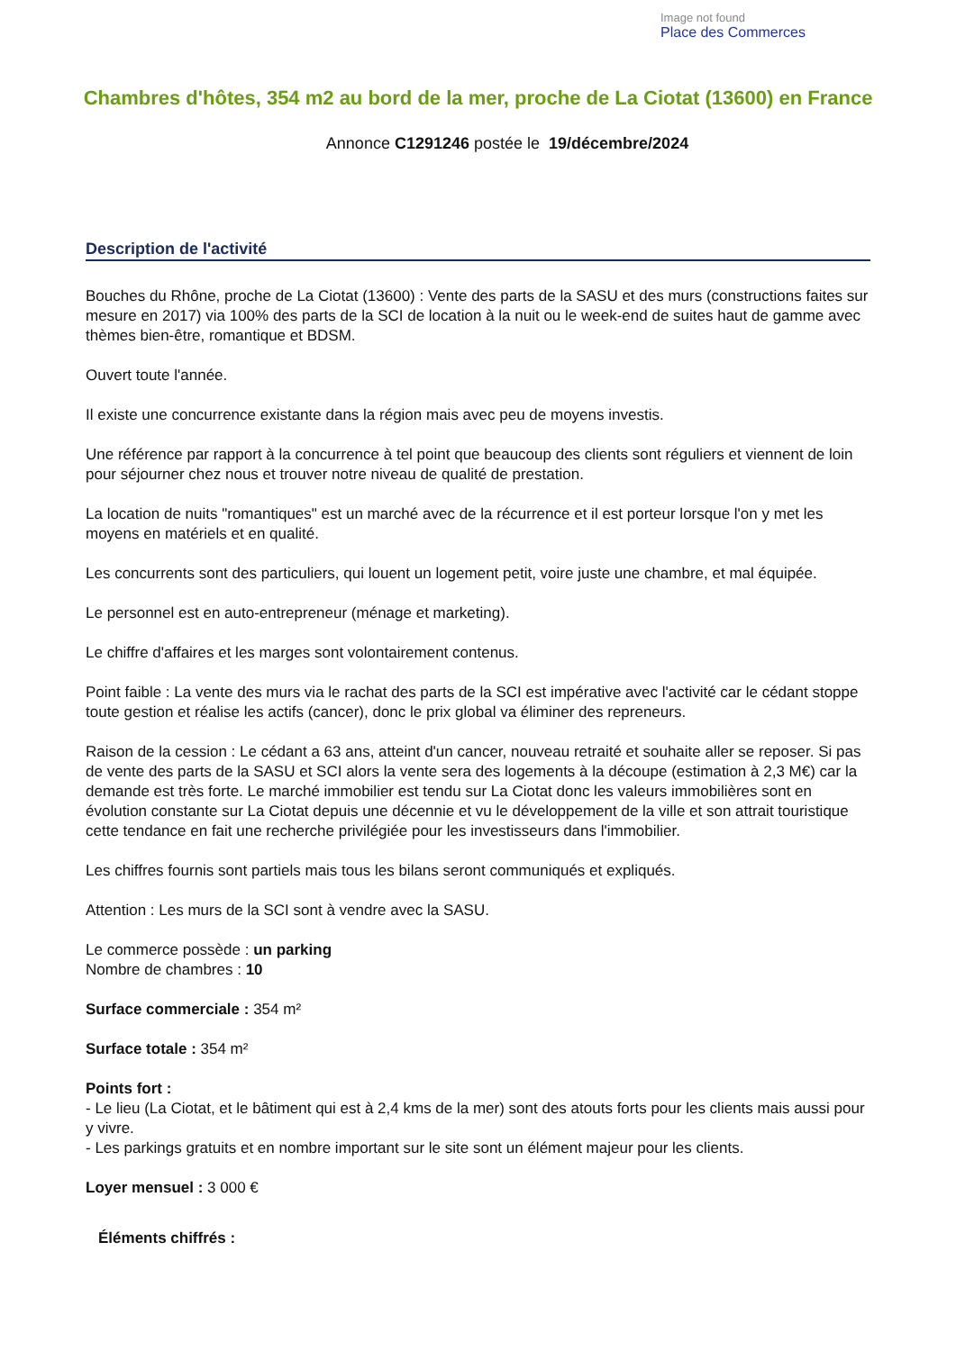Image not found
Place des Commerces
Chambres d'hôtes, 354 m2 au bord de la mer, proche de La Ciotat (13600) en France
Annonce C1291246 postée le 19/décembre/2024
Description de l'activité
Bouches du Rhône, proche de La Ciotat (13600) : Vente des parts de la SASU et des murs (constructions faites sur mesure en 2017) via 100% des parts de la SCI de location à la nuit ou le week-end de suites haut de gamme avec thèmes bien-être, romantique et BDSM.
Ouvert toute l'année.
Il existe une concurrence existante dans la région mais avec peu de moyens investis.
Une référence par rapport à la concurrence à tel point que beaucoup des clients sont réguliers et viennent de loin pour séjourner chez nous et trouver notre niveau de qualité de prestation.
La location de nuits "romantiques" est un marché avec de la récurrence et il est porteur lorsque l'on y met les moyens en matériels et en qualité.
Les concurrents sont des particuliers, qui louent un logement petit, voire juste une chambre, et mal équipée.
Le personnel est en auto-entrepreneur (ménage et marketing).
Le chiffre d'affaires et les marges sont volontairement contenus.
Point faible : La vente des murs via le rachat des parts de la SCI est impérative avec l'activité car le cédant stoppe toute gestion et réalise les actifs (cancer), donc le prix global va éliminer des repreneurs.
Raison de la cession : Le cédant a 63 ans, atteint d'un cancer, nouveau retraité et souhaite aller se reposer. Si pas de vente des parts de la SASU et SCI alors la vente sera des logements à la découpe (estimation à 2,3 M€) car la demande est très forte. Le marché immobilier est tendu sur La Ciotat donc les valeurs immobilières sont en évolution constante sur La Ciotat depuis une décennie et vu le développement de la ville et son attrait touristique cette tendance en fait une recherche privilégiée pour les investisseurs dans l'immobilier.
Les chiffres fournis sont partiels mais tous les bilans seront communiqués et expliqués.
Attention : Les murs de la SCI sont à vendre avec la SASU.
Le commerce possède : un parking
Nombre de chambres : 10
Surface commerciale : 354 m²
Surface totale : 354 m²
Points fort :
- Le lieu (La Ciotat, et le bâtiment qui est à 2,4 kms de la mer) sont des atouts forts pour les clients mais aussi pour y vivre.
- Les parkings gratuits et en nombre important sur le site sont un élément majeur pour les clients.
Loyer mensuel : 3 000 €
Éléments chiffrés :